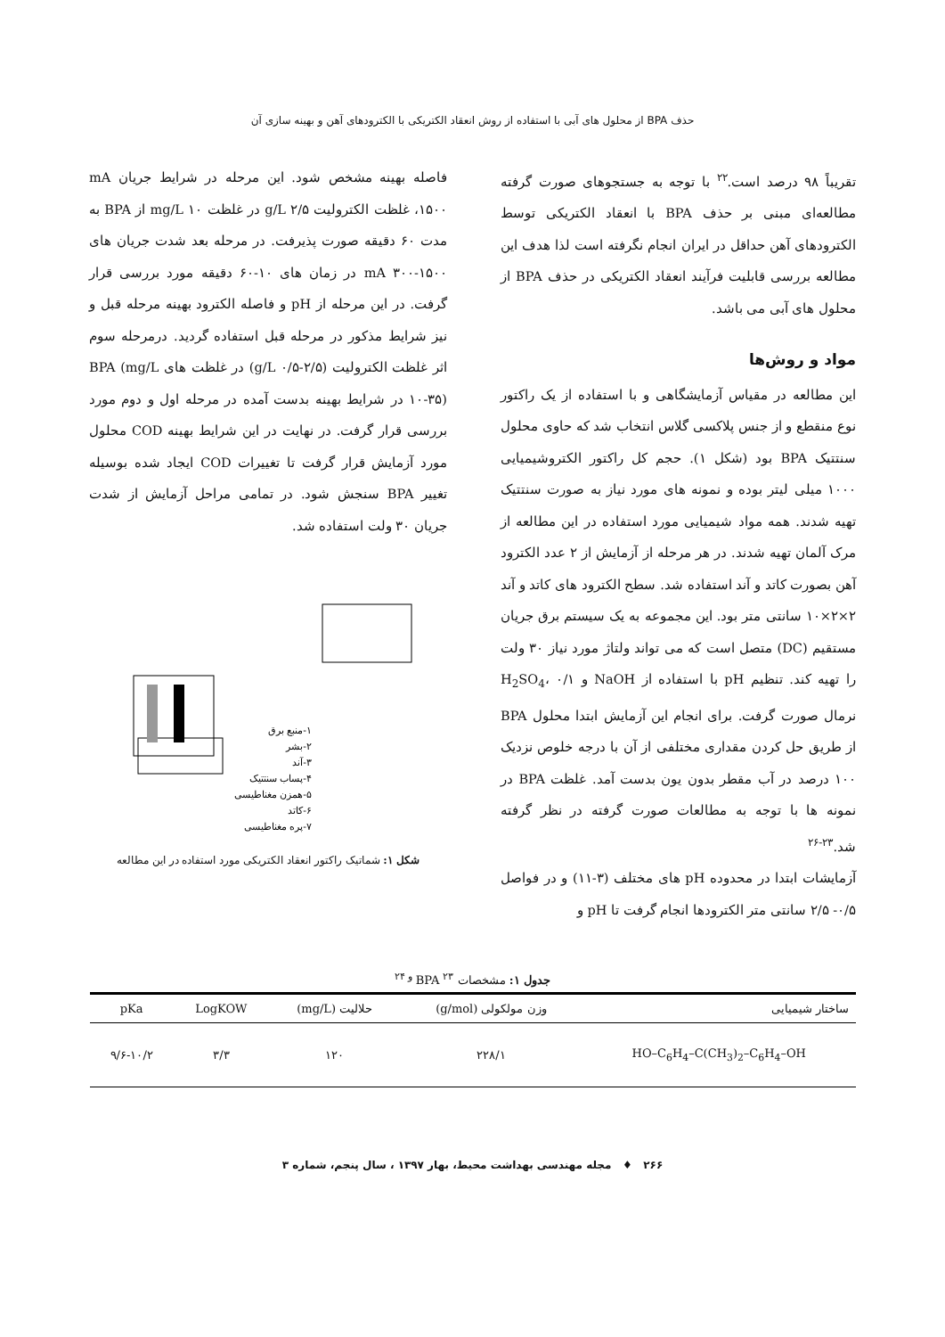حذف BPA از محلول های آبی با استفاده از روش انعقاد الکتریکی با الکترودهای آهن و بهینه سازی آن
تقریباً ۹۸ درصد است.<sup>۲۲</sup> با توجه به جستجوهای صورت گرفته مطالعه‌ای مبنی بر حذف BPA با انعقاد الکتریکی توسط الکترودهای آهن حداقل در ایران انجام نگرفته است لذا هدف این مطالعه بررسی قابلیت فرآیند انعقاد الکتریکی در حذف BPA از محلول های آبی می باشد.
مواد و روش‌ها
این مطالعه در مقیاس آزمایشگاهی و با استفاده از یک راکتور نوع منقطع و از جنس پلاکسی گلاس انتخاب شد که حاوی محلول سنتتیک BPA بود (شکل ۱). حجم کل راکتور الکتروشیمیایی ۱۰۰۰ میلی لیتر بوده و نمونه های مورد نیاز به صورت سنتتیک تهیه شدند. همه مواد شیمیایی مورد استفاده در این مطالعه از مرک آلمان تهیه شدند. در هر مرحله از آزمایش از ۲ عدد الکترود آهن بصورت کاتد و آند استفاده شد. سطح الکترود های کاتد و آند ۲×۲×۱۰ سانتی متر بود. این مجموعه به یک سیستم برق جریان مستقیم (DC) متصل است که می تواند ولتاژ مورد نیاز ۳۰ ولت را تهیه کند. تنظیم pH با استفاده از NaOH و H<sub>2</sub>SO<sub>4</sub>، ۰/۱ نرمال صورت گرفت. برای انجام این آزمایش ابتدا محلول BPA از طریق حل کردن مقداری مختلفی از آن با درجه خلوص نزدیک ۱۰۰ درصد در آب مقطر بدون یون بدست آمد. غلظت BPA در نمونه ها با توجه به مطالعات صورت گرفته در نظر گرفته شد.<sup>۲۳-۲۶</sup>
آزمایشات ابتدا در محدوده pH های مختلف (۳-۱۱) و در فواصل ۰/۵- ۲/۵ سانتی متر الکترودها انجام گرفت تا pH و
فاصله بهینه مشخص شود. این مرحله در شرایط جریان mA ۱۵۰۰، غلظت الکترولیت g/L ۲/۵ در غلظت mg/L ۱۰ از BPA به مدت ۶۰ دقیقه صورت پذیرفت. در مرحله بعد شدت جریان های mA ۳۰۰-۱۵۰۰ در زمان های ۱۰-۶۰ دقیقه مورد بررسی قرار گرفت. در این مرحله از pH و فاصله الکترود بهینه مرحله قبل و نیز شرایط مذکور در مرحله قبل استفاده گردید. درمرحله سوم اثر غلظت الکترولیت (g/L ۰/۵-۲/۵) در غلظت های BPA (mg/L ۱۰-۳۵) در شرایط بهینه بدست آمده در مرحله اول و دوم مورد بررسی قرار گرفت. در نهایت در این شرایط بهینه COD محلول مورد آزمایش قرار گرفت تا تغییرات COD ایجاد شده بوسیله تغییر BPA سنجش شود. در تمامی مراحل آزمایش از شدت جریان ۳۰ ولت استفاده شد.
۱-منبع برق
۲-بشر
۳-آند
۴-پساب سنتتیک
۵-همزن مغناطیسی
۶-کاتد
۷-پره مغناطیسی
شکل ۱: شماتیک راکتور انعقاد الکتریکی مورد استفاده در این مطالعه
جدول ۱: مشخصات BPA <sup>۲۳ و ۲۴</sup>
| ساختار شیمیایی | وزن مولکولی (g/mol) | حلالیت (mg/L) | LogKOW | pKa |
| --- | --- | --- | --- | --- |
| HO–C<sub>6</sub>H<sub>4</sub>–C(CH<sub>3</sub>)<sub>2</sub>–C<sub>6</sub>H<sub>4</sub>–OH | ۲۲۸/۱ | ۱۲۰ | ۳/۳ | ۹/۶-۱۰/۲ |
۲۶۶ ♦ مجله مهندسی بهداشت محیط، بهار ۱۳۹۷ ، سال پنجم، شماره ۳